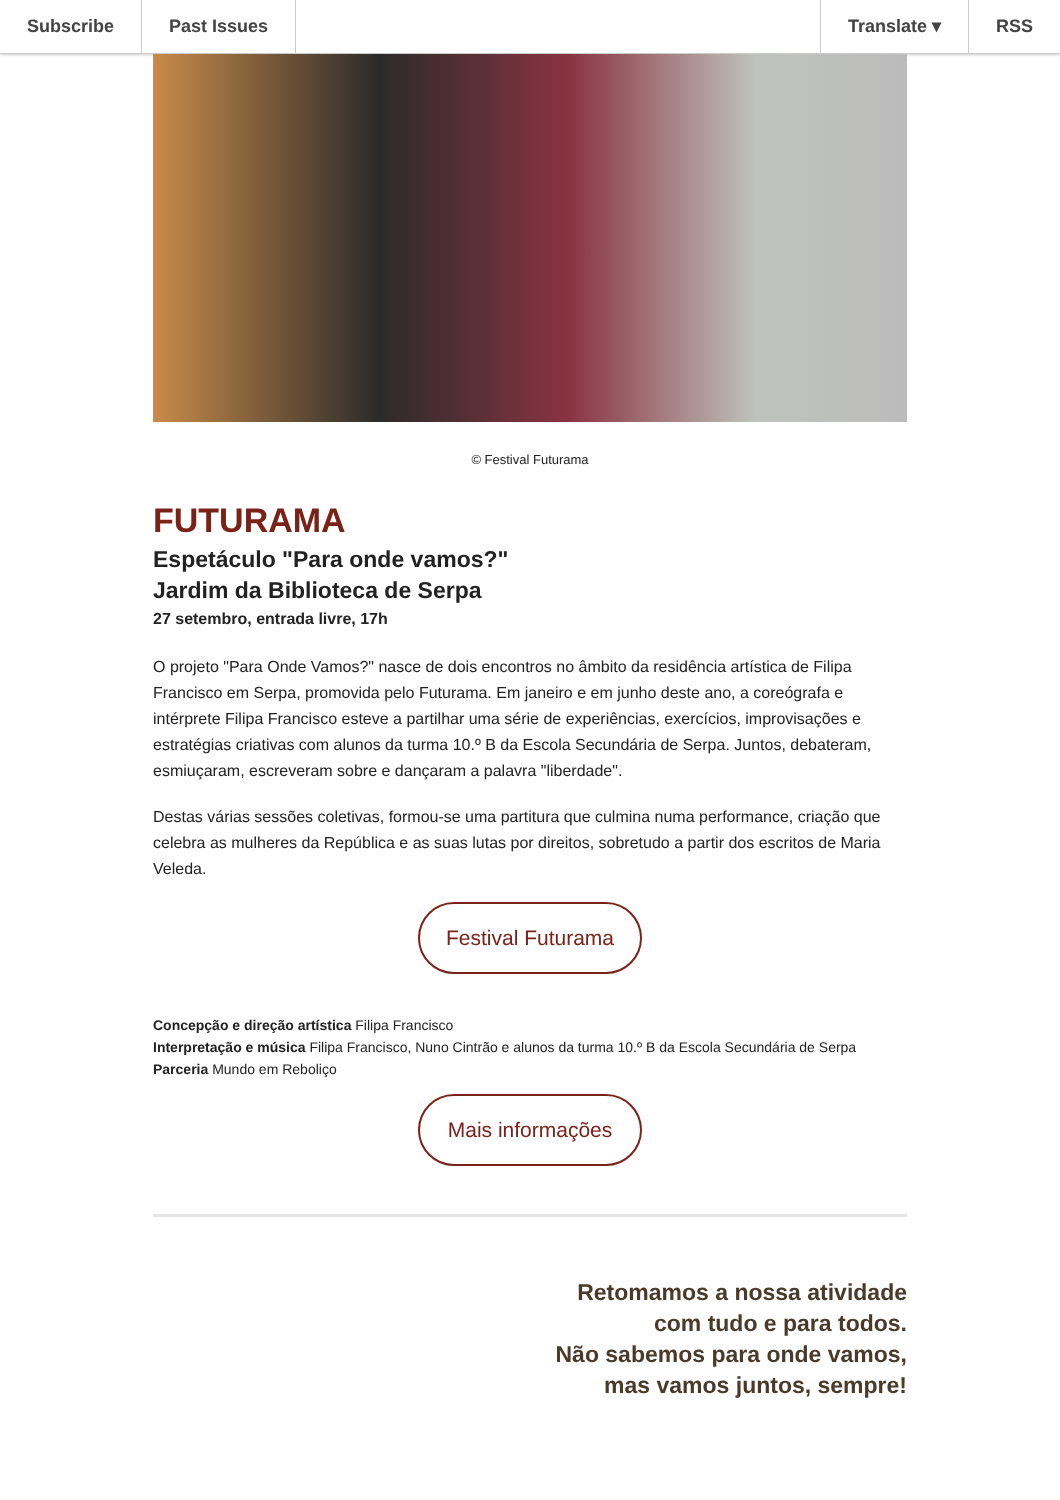Subscribe Past Issues Translate ▾ RSS
© Festival Futurama
FUTURAMA
Espetáculo "Para onde vamos?"
Jardim da Biblioteca de Serpa
27 setembro, entrada livre, 17h
O projeto "Para Onde Vamos?" nasce de dois encontros no âmbito da residência artística de Filipa Francisco em Serpa, promovida pelo Futurama. Em janeiro e em junho deste ano, a coreógrafa e intérprete Filipa Francisco esteve a partilhar uma série de experiências, exercícios, improvisações e estratégias criativas com alunos da turma 10.º B da Escola Secundária de Serpa. Juntos, debateram, esmiuçaram, escreveram sobre e dançaram a palavra "liberdade".
Destas várias sessões coletivas, formou-se uma partitura que culmina numa performance, criação que celebra as mulheres da República e as suas lutas por direitos, sobretudo a partir dos escritos de Maria Veleda.
Festival Futurama
Concepção e direção artística Filipa Francisco
Interpretação e música Filipa Francisco, Nuno Cintrão e alunos da turma 10.º B da Escola Secundária de Serpa
Parceria Mundo em Reboliço
Mais informações
Retomamos a nossa atividade
com tudo e para todos.
Não sabemos para onde vamos,
mas vamos juntos, sempre!